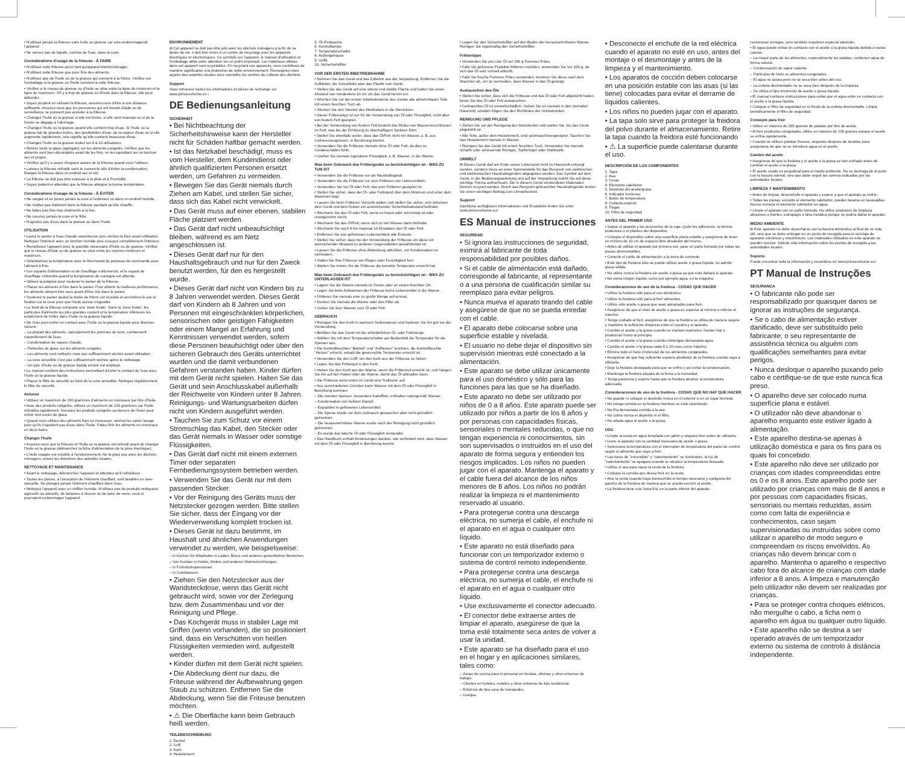• N'utilisez jamais la friteuse sans huile ou graisse car cela endommagerait l'appareil.
• Ne versez pas de liquide, comme de l'eau, dans la cuve.
Considérations d'usage de la friteuse - À FAIRE
• N'utilisez cette friteuse qu'en tant qu'appareil électroménager.
• N'utilisez cette friteuse que pour frire des aliments.
• N'utilisez que de l'huile ou de la graisse qui convient à la friture. Vérifiez sur l'emballage si la graisse ou l'huile convient à cette friteuse.
• Vérifiez si le niveau de graisse ou d'huile se situe entre la ligne du minimum et la ligne du maximum. S'il y a trop de graisse ou d'huile dans la friteuse, elle peut déborder.
• Soyez prudent en utilisant la friteuse, assurez-vous d'être à une distance suffisante. Assurez-vous que les personnes qui ont besoin d'aide ou de surveillance ne puissent pas accéder à la friteuse.
• Changez l'huile ou la graisse si elle est brune, si elle sent mauvais ou si de la fumée se dégage à l'allumage.
• Changez l'huile ou la graisse quand elle contient trop d'eau. Si l'huile ou la graisse fait de grandes bulles, des gouttelettes d'eau, de la vapeur d'eau ou si elle augmente rapidement, cela signifie qu'elle contient beaucoup d'eau.
• Changez l'huile ou la graisse toutes les 8 à 10 utilisations.
• Retirez toute la glace (agrégats) sur les aliments congelés. Vérifiez que les aliments sont bien décongelés avant de les frire, en les égouttant sur un torchon sec et propre.
• Vérifiez qu'il y a assez d'espace autour de la friteuse quand vous l'utilisez.
• Laissez la friteuse refroidir sans le couvercle afin d'éviter la condensation. Rangez la friteuse dans un endroit sec et sûr.
• La friteuse ne doit pas être exposée à la pluie et à l'humidité.
• Soyez patient et attendez que la friteuse atteigne la bonne température.
Considérations d'usage de la friteuse - À ÉVITER
• Ne rangez et ne posez jamais la cuve à l'extérieur ou dans un endroit humide.
• Ne mettez pas d'aliment dans la friteuse pendant qu'elle chauffe.
• Ne faites pas frire trop d'aliments à la fois.
• Ne couvrez jamais la cuve et le filtre.
• N'ajoutez pas d'eau dans la graisse ou dans l'huile.
UTILISATION
• Lavez le panier à l'eau chaude savonneuse puis séchez-la bien avant utilisation. Nettoyez l'intérieur avec un torchon humide puis essuyez complètement l'intérieur.
• Remplissez l'appareil avec la quantité nécessaire d'huile ou de graisse. Vérifiez que le niveau d'huile ou de graisse se situe entre les repères minimum et maximum.
• Sélectionnez la température avec le thermostat du panneau de commande pour l'aliment à frire.
• Les voyants d'alimentation et de chauffage s'allumeront, et le voyant de chauffage s'éteindra quand la température de consigne est atteinte.
• Utilisez la poignée pour soulever le panier de la friteuse.
• Placez les aliments à frire dans le panier. Pour obtenir la meilleure performance, les aliments doivent être secs avant d'être mis dans le panier.
• Soulevez le panier quand la durée de friture est écoulée et accrochez-le par la fixation sur la cuve pour que l'huile puisse s'égoutter.
• Le fond de la friteuse comporte une 'zone froide'. Dans la 'zone froide', les particules d'aliments les plus grandes coulent et la température inférieure les empêchent de brûler dans l'huile ou la graisse liquide.
• De l'eau peut entrer en contact avec l'huile ou la graisse liquide pour diverses raisons :
– La plupart des aliments, spécialement les pommes de terre, contiennent naturellement de l'eau.
– Condensation de vapeur chaude.
– Particules de glace sur les aliments surgelés.
– Les aliments sont nettoyés mais pas suffisamment séchés avant utilisation.
– La cuve amovible n'est pas suffisamment séchée après le nettoyage.
– Un type d'huile ou de graisse liquide erroné est employé.
• Le manuel contient des instructions permettant d'éviter le contact de l'eau avec l'huile ou la graisse liquide.
• Placez le filtre de sécurité au fond de la cuve amovible. Nettoyez régulièrement le filtre de sécurité.
Astuces
• Utilisez un maximum de 200 grammes d'aliments en morceaux par litre d'huile.
• Avec des produits congelés, utilisez un maximum de 100 grammes car l'huile refroidira rapidement. Secouez les produits congelés au-dessus de l'évier pour retirer tout excès de glace.
• Quand vous utilisez des aliments frais en morceaux, séchez-les après lavage pour qu'ils n'ajoutent pas d'eau dans l'huile. Faites frire les aliments en morceaux en deux bains.
Changer l'huile
• Assurez-vous que la friteuse et l'huile ou la graisse ont refroidi avant de changer l'huile ou la graisse (débranchez la fiche d'alimentation de la prise électrique).
• L'huile usagée est nuisible à l'environnement. Ne la jetez pas avec les déchets ménagers, suivez les directives des autorités locales.
NETTOYAGE ET MAINTENANCE
• Avant le nettoyage, débranchez l'appareil et attendez qu'il refroidisse.
• Toutes les pièces, à l'exception de l'élément chauffant, sont lavables en lave-vaisselle. Ne plongez jamais l'élément chauffant dans l'eau.
• Nettoyez l'appareil avec un chiffon humide. N'utilisez pas de produits nettoyants agressifs ou abrasifs, de tampons à récurer ou de laine de verre, ceux-ci pourraient endommager l'appareil.
ENVIRONNEMENT
⊠ Cet appareil ne doit pas être jeté avec les déchets ménagers à la fin de sa durée de vie, il doit être remis à un centre de recyclage pour les appareils électriques et électroniques. Ce symbole sur l'appareil, le manuel d'utilisation et l'emballage attire votre attention sur un point important. Les matériaux utilisés dans cet appareil sont recyclables. En recyclant vos appareils, vous contribuez de manière significative à la protection de notre environnement. Renseignez-vous auprès des autorités locales pour connaître les centres de collecte des déchets.
Support
Vous retrouvez toutes les informations et pièces de rechange sur www.princesshome.eu !
DE Bedienungsanleitung
SICHERHEIT
• Bei Nichtbeachtung der Sicherheitshinweise kann der Hersteller nicht für Schäden haftbar gemacht werden.
• Ist das Netzkabel beschädigt, muss es vom Hersteller, dem Kundendienst oder ähnlich qualifizierten Personen ersetzt werden, um Gefahren zu vermeiden.
• Bewegen Sie das Gerät niemals durch Ziehen am Kabel, und stellen Sie sicher, dass sich das Kabel nicht verwickelt.
• Das Gerät muss auf einer ebenen, stabilen Fläche platziert werden.
• Das Gerät darf nicht unbeaufsichtigt bleiben, während es am Netz angeschlossen ist.
• Dieses Gerät darf nur für den Haushaltsgebrauch und nur für den Zweck benutzt werden, für den es hergestellt wurde.
• Dieses Gerät darf nicht von Kindern bis zu 8 Jahren verwendet werden. Dieses Gerät darf von Kindern ab 8 Jahren und von Personen mit eingeschränkten körperlichen, sensorischen oder geistigen Fähigkeiten oder einem Mangel an Erfahrung und Kenntnissen verwendet werden, sofern diese Personen beaufsichtigt oder über den sicheren Gebrauch des Geräts unterrichtet wurden und die damit verbundenen Gefahren verstanden haben. Kinder dürfen mit dem Gerät nicht spielen. Halten Sie das Gerät und sein Anschlusskabel außerhalb der Reichweite von Kindern unter 8 Jahren. Reinigungs- und Wartungsarbeiten dürfen nicht von Kindern ausgeführt werden.
• Tauchen Sie zum Schutz vor einem Stromschlag das Kabel, den Stecker oder das Gerät niemals in Wasser oder sonstige Flüssigkeiten.
• Das Gerät darf nicht mit einem externen Timer oder separaten Fernbedienungssystem betrieben werden.
• Verwenden Sie das Gerät nur mit dem passenden Stecker.
• Vor der Reinigung des Geräts muss der Netzstecker gezogen werden. Bitte stellen Sie sicher, dass der Eingang vor der Wiederverwendung komplett trocken ist.
• Dieses Gerät ist dazu bestimmt, im Haushalt und ähnlichen Anwendungen verwendet zu werden, wie beispielsweise:
– In Küchen für Mitarbeiter in Läden, Büros und anderen gewerblichen Bereichen.
– Von Kunden in Hotels, Motels und anderen Wohneinrichtungen.
– In Frühstückspensionen.
– In Gutshäusern.
• Ziehen Sie den Netzstecker aus der Wandsteckdose, wenn das Gerät nicht gebraucht wird, sowie vor der Zerlegung bzw. dem Zusammenbau und vor der Reinigung und Pflege.
• Das Kochgerät muss in stabiler Lage mit Griffen (wenn vorhanden), die so positioniert sind, dass ein Verschütten von heißen Flüssigkeiten vermieden wird, aufgestellt werden.
• Kinder dürfen mit dem Gerät nicht spielen.
• Die Abdeckung dient nur dazu, die Friteuse während der Aufbewahrung gegen Staub zu schützen. Entfernen Sie die Abdeckung, wenn Sie die Friteuse benutzen möchten.
• ⚠ Die Oberfläche kann beim Gebrauch heiß werden.
TEILEBESCHREIBUNG
1. Deckel
2. Griff
3. Korb
4. Heizelement
5. Öl-/Fettwanne
6. Kontrolllampe
7. Temperaturschalter
8. Außengehäuse
9. Griffe
10. Sicherheitsfilter
VOR DER ERSTEN INBETRIEBNAHME
• Nehmen Sie das Gerät und das Zubehör aus der Verpackung. Entfernen Sie die Aufkleber, die Schutzfolie oder das Plastik vom Gerät.
• Stellen Sie das Gerät auf eine ebene und stabile Fläche und halten Sie einen Abstand von mindestens 10 cm um das Gerät herum ein.
• Wischen Sie vor der ersten Inbetriebnahme des Geräts alle abnehmbaren Teile mit einem feuchten Tuch ab.
• Stecken Sie den Stecker des Netzkabels in die Steckdose.
• Dieser Fritteusetyp ist nur für die Verwendung von Öl oder Flüssigfett, nicht aber von festem Fett geeignet.
• Bei der Verwendung von festem Fett besteht das Risiko von Wasserverschlüssen im Fett, was bei der Erhitzung zu übermäßigem Spritzen führt.
• Stellen Sie ebenfalls sicher, dass das Öl/Fett nicht mit Wasser, z. B. aus Gefriererzeugnissen, in Berührung kommt.
• Verwenden Sie die Fritteuse niemals ohne Öl oder Fett, da dies zu Geräteschäden führt.
• Gießen Sie niemals irgendeine Flüssigkeit, z. B. Wasser, in die Wanne.
Was beim Gebrauch des Frittiergeräts zu berücksichtigen ist - WAS ZU TUN IST
• Verwenden Sie die Fritteuse nur als Haushaltsgerät.
• Verwenden Sie die Fritteuse nur zum Frittieren von Lebensmitteln.
• Verwenden Sie nur Öl oder Fett, das zum Frittieren geeignet ist.
• Stellen Sie sicher, dass der Öl- oder Fettstand über dem Minimum und unter dem Maximum liegt.
• Lassen Sie beim Frittieren Vorsicht walten und stellen Sie sicher, sich zwischen dem Gerät und dem Nutzer ein ausreichender Sicherheitsabstand befindet.
• Wechseln Sie das Öl oder Fett, wenn es braun oder schmutzig ist oder unangenehm riecht.
• Wechseln Sie das Öl/Fett, wenn sich zu viel Wasser darin befindet.
• Wechseln Sie nach 8 bis maximal 10 Einsätzen das Öl oder Fett.
• Entfernen Sie von gefrorenen Lebensmitteln alle Eisreste.
• Stellen Sie sicher, dass bei der Verwendung der Fritteuse um diese ein ausreichender Abstand zu anderen Gegenständen gewährleistet ist.
• Lassen Sie die Fritteuse ohne Abdeckung abkühlen, um Kondensation zu verhindern.
• Halten Sie Ihre Fritteuse von Regen oder Feuchtigkeit fern.
• Warten Sie immer, bis die Fritteuse die korrekte Temperatur erreicht hat.
Was beim Gebrauch des Frittiergeräts zu berücksichtigen ist - WAS ZU UNTERLASSEN IST
• Lagern Sie die Wanne niemals im Freien oder an einem feuchten Ort.
• Legen Sie beim Aufwärmen der Fritteuse keine Lebensmittel in die Wanne.
• Frittieren Sie niemals eine zu große Menge auf einmal.
• Decken Sie niemals die Wanne oder den Filter ab.
• Geben Sie kein Wasser zum Öl oder Fett.
GEBRAUCH
• Reinigen Sie den Korb in warmem Seifenwasser und trocknen Sie ihn gut vor der Verwendung.
• Befüllen Sie das Gerät mit der erforderlichen Öl- oder Fettmenge.
• Wählen Sie mit dem Temperaturschalter am Bedienfeld die Temperatur für die Speisen aus.
• Die Kontrollleuchten "Betrieb" und "Aufheizen" leuchten, die Kontrollleuchte "Heizen" erlischt, sobald die gewünschte Temperatur erreicht ist.
• Verwenden Sie den Griff, um den Korb aus der Fritteuse zu heben.
• Legen Sie das Frittiergut in den Korb.
• Heben Sie den Korb aus der Wanne, wenn die Frittierzeit erreicht ist, und hängen Sie ihn auf den Haken über die Wanne, damit das Öl abtropfen kann.
• Die Fritteuse weist unten im Gerät eine 'Kaltzone' auf.
• Aus verschiedenen Gründen kann Wasser mit dem Öl oder Flüssigfett in Berührung kommen:
– Die meisten Speisen, besonders Kartoffeln, enthalten naturgemäß Wasser.
– Kondensation von heißem Dampf.
– Eispartikel in gefrorenen Lebensmittel.
– Die Speise wurde vor dem Gebrauch gewaschen aber nicht gründlich getrocknet.
– Die herausnehmbare Wanne wurde nach der Reinigung nicht gründlich getrocknet.
– Es wurde das falsche Öl oder Flüssigfett verwendet.
• Das Handbuch enthält Anweisungen darüber, wie verhindert wird, dass Wasser mit dem Öl oder Flüssigfett in Berührung kommt.
• Legen Sie den Sicherheitsfilter auf den Boden der herausnehmbaren Wanne. Reinigen Sie regelmäßig den Sicherheitsfilter.
Frittiertipps
• Verwenden Sie pro Liter Öl nur 200 g Pommes Frites.
• Falls Sie gefrorene Produkte frittieren möchten, verwenden Sie nur 100 g, da sich das Öl sehr schnell abkühlt.
• Falls Sie frische Pommes Frites verwenden, trocknen Sie diese nach dem Waschen ab, um zu vermeiden, dass Wasser in das Öl gelangt.
Austauschen des Öls
• Stellen Sie sicher, dass sich die Fritteuse und das Öl oder Fett abgekühlt haben, bevor Sie das Öl oder Fett austauschen.
• Gebrauchtes Öl ist umweltschädlich. Geben Sie es niemals in den normalen Hausmüll, sondern folgen Sie den Richtlinien der Ortsbehörden.
REINIGUNG UND PFLEGE
• Ziehen Sie vor der Reinigung den Netzstecker und warten Sie, bis das Gerät abgekühlt ist.
• Alle Teile, außer dem Heizelement, sind spülmaschinengeeignet. Tauchen Sie das Heizelement niemals in Wasser.
• Reinigen Sie das Gerät mit einem feuchten Tuch. Verwenden Sie niemals scharfe oder scheuernde Reiniger, Topfreiniger oder Stahlwolle.
UMWELT
⊠ Dieses Gerät darf am Ende seiner Lebenszeit nicht im Hausmüll entsorgt werden, sondern muss an einer Sammelstelle für das Recyceln von elektrischen und elektronischen Haushaltsgeräten abgegeben werden. Das Symbol auf dem Gerät, in der Bedienungsanleitung und auf der Verpackung macht Sie auf diese wichtige Thema aufmerksam. Die in diesem Gerät verwendeten Materialien können recycelt werden. Durch das Recyceln gebrauchter Haushaltsgeräte leisten Sie einen wichtigen Beitrag zum Umweltschutz.
Support
Sämtliche verfügbaren Informationen und Ersatzteile finden Sie unter www.princesshome.eu!
ES Manual de instrucciones
SEGURIDAD
• Si ignora las instrucciones de seguridad, eximirá al fabricante de toda responsabilidad por posibles daños.
• Si el cable de alimentación está dañado, corresponde al fabricante, al representante o a una persona de cualificación similar su reemplazo para evitar peligros.
• Nunca mueva el aparato tirando del cable y asegúrese de que no se pueda enredar con el cable.
• El aparato debe colocarse sobre una superficie estable y nivelada.
• El usuario no debe dejar el dispositivo sin supervisión mientras esté conectado a la alimentación.
• Este aparato se debe utilizar únicamente para el uso doméstico y sólo para las funciones para las que se ha diseñado.
• Este aparato no debe ser utilizado por niños de 0 a 8 años. Este aparato puede ser utilizado por niños a partir de los 8 años y por personas con capacidades físicas, sensoriales o mentales reducidas, o que no tengan experiencia ni conocimientos, sin son supervisados o instruidos en el uso del aparato de forma segura y entienden los riesgos implicados. Los niños no pueden jugar con el aparato. Mantenga el aparato y el cable fuera del alcance de los niños menores de 8 años. Los niños no podrán realizar la limpieza ni el mantenimiento reservado al usuario.
• Para protegerse contra una descarga eléctrica, no sumerja el cable, el enchufe ni el aparato en el agua o cualquier otro líquido.
• Este aparato no está diseñado para funcionar con un temporizador externo o sistema de control remoto independiente.
• Para protegerse contra una descarga eléctrica, no sumerja el cable, el enchufe ni el aparato en el agua o cualquier otro líquido.
• Use exclusivamente el conector adecuado.
• El conector debe extraerse antes de limpiar el aparato, asegúrese de que la toma esté totalmente seca antes de volver a usar la unidad.
• Este aparato se ha diseñado para el uso en el hogar y en aplicaciones similares, tales como:
– Zonas de cocina para el personal en tiendas, oficinas y otros entornos de trabajo.
– Clientes en hoteles, moteles y otros entornos de tipo residencial.
– Entornos de tipo casa de huéspedes.
– Granjas.
• Desconecte el enchufe de la red eléctrica cuando el aparato no esté en uso, antes del montaje o el desmontaje y antes de la limpieza y el mantenimiento.
• Los aparatos de cocción deben colocarse en una posición estable con las asas (si las tiene) colocadas para evitar el derrame de líquidos calientes.
• Los niños no pueden jugar con el aparato.
• La tapa solo sirve para proteger la freidora del polvo durante el almacenamiento. Retire la tapa cuando la freidora esté funcionando
• ⚠ La superficie puede calentarse durante el uso.
DESCRIPCIÓN DE LOS COMPONENTES
1. Tapa
2. Asa
3. Cesta
4. Elemento calefactor
5. Depósito del aceite/grasa
6. Indicador luminoso
7. Botón de temperatura
8. Cubierta exterior
9. Pegas
10. Filtro de seguridad
ANTES DEL PRIMER USO
• Saque el aparato y los accesorios de la caja. Quite los adhesivos, la lámina protectora o el plástico del dispositivo.
• Coloque el dispositivo sobre una superficie plana estable y asegúrese de tener un mínimo de 10 cm de espacio libre alrededor del mismo.
• Antes de utilizar el aparato por primera vez, pase un paño húmedo por todas las piezas desmontables.
• Conecte el cable de alimentación a la toma de corriente.
• Este tipo de freidora sólo se puede utilizar aceite o grasa líquida, no admite grasa sólida.
• No utilice nunca la freidora sin aceite o grasa ya que esto dañará el aparato.
• No vierta ningún líquido, como por ejemplo agua, en la máquina.
Consideraciones de uso de la freidora - COSAS QUE HACER
• Utilice la freidora sólo para el uso doméstico.
• Utilice la freidora sólo para al freír alimentos.
• Utilice sólo aceite o grasa que sean apropiados para freír.
• Asegúrese de que el nivel de aceite o grasa es superior al mínimo e inferior al máximo.
• Tenga cuidado al freír, asegúrese de que la freidora se utiliza de manera segura y mantiene la suficiente distancia entre el usuario y el aparato.
• Cambie el aceite o la grasa cuando se vuelvan marrones, huelan mal o produzcan humo al principio.
• Cambie el aceite o la grasa cuando contengan demasiada agua.
• Cambie el aceite o la grasa cada 8 o 10 usos como máximo.
• Elimine todo el hielo (molécula) de los alimentos congelados.
• Asegúrese de que hay suficiente espacio alrededor de la freidora cuando vaya a utilizarla.
• Deje la freidora destapada para que se enfríe y así evitar la condensación.
• Mantenga la freidora alejada de la lluvia o la humedad.
• Tenga paciencia y espere hasta que la freidora alcance la temperatura adecuada.
Consideraciones de uso de la freidora - COSAS QUE NO HAY QUE HACER
• No guarde ni coloque el depósito nunca en el exterior o en un lugar húmedo.
• No ponga comida en la freidora mientras se está calentando.
• No fría demasiada comida a la vez.
• No cubra nunca el depósito ni el filtro.
• No añada agua al aceite o la grasa.
USO
• Limpie la cesta en agua templada con jabón y séquela bien antes de utilizarla.
• Llene el aparato con la cantidad necesaria de aceite o grasa.
• Seleccione la temperatura con el interruptor de temperatura del panel de control según el alimento que vaya a freír.
• Las luces de "encendido" y "calentamiento" se iluminarán, la luz de "calentamiento" se apagará cuando se alcance la temperatura deseada.
• Utilice el asa para sacar la cesta de la freidora.
• Coloque la comida que desea freír en la cesta.
• Alce la cesta cuando haya transcurrido el tiempo necesario y cuélguela del gancho de la freidora de manera que se pueda escurrir el aceite.
• La freidora tiene una 'zona fría' en la parte inferior del aparato.
numerosas ventajas, pero también requieren especial atención.
• El agua puede entrar en contacto con el aceite o la grasa líquida debido a varias causas:
– La mayor parte de los alimentos, especialmente las patatas, contienen agua de forma natural.
– Condensación de vapor caliente.
– Partículas de hielo en alimentos congelados.
– El agua se aclara pero no se seca bien antes del uso.
– La cubeta desmontable no se seca bien después de la limpieza.
– Se utiliza el tipo incorrecto de aceite o grasa líquida.
• El manual contiene instrucciones para evitar que el agua entre en contacto con el aceite o la grasa líquida.
• Coloque el filtro de seguridad en el fondo de la cubeta desmontable. Limpie periódicamente el filtro de seguridad.
Consejos para freír
• Utilice un máximo de 200 gramos de patatas por litro de aceite.
• Al freír productos congelados, utilice un máximo de 100 gramos porque el aceite se enfría rápidamente.
• Cuando se utilicen patatas frescas, séquelas después de lavarlas para asegurarse de que no se introduce agua en el aceite.
Cambio del aceite
• Asegúrese de que la freidora y el aceite o la grasa se han enfriado antes de cambiar el aceite o la grasa.
• El aceite usado es perjudicial para el medio ambiente. No se deshaga de él junto con la basura normal, sino que debe seguir las normas indicadas por las autoridades locales.
LIMPIEZA Y MANTENIMIENTO
• Antes de limpiar, desenchufe el aparato y espere a que el aparato se enfríe.
• Todas las piezas, excepto el elemento calefactor, pueden lavarse en lavavajillas. Nunca sumerja el elemento calefactor en agua.
• Limpie el aparato con un paño húmedo. No utilice productos de limpieza abrasivos o fuertes, estropajos o lana metálica porque se podría dañar el aparato.
MEDIO AMBIENTE
⊠ Este aparato no debe desecharse con la basura doméstica al final de su vida útil, sino que se debe entregar en un punto de recogida para el reciclaje de aparatos eléctricos y electrónicos. Los materiales utilizados en este aparato se pueden reciclar. Solicite más información sobre los puntos de recogida a las autoridades locales.
Soporte
Puede encontrar toda la información y recambios en www.princesshome.eu!
PT Manual de Instruções
SEGURANÇA
• O fabricante não pode ser responsabilizado por quaisquer danos se ignorar as instruções de segurança.
• Se o cabo de alimentação estiver danificado, deve ser substituído pelo fabricante, o seu representante de assistência técnica ou alguém com qualificações semelhantes para evitar perigos.
• Nunca desloque o aparelho puxando pelo cabo e certifique-se de que este nunca fica preso.
• O aparelho deve ser colocado numa superfície plana e estável.
• O utilizador não deve abandonar o aparelho enquanto este estiver ligado à alimentação.
• Este aparelho destina-se apenas à utilização doméstica e para os fins para os quais foi concebido.
• Este aparelho não deve ser utilizado por crianças com idades compreendidas entre os 0 e os 8 anos. Este aparelho pode ser utilizado por crianças com mais de 8 anos e por pessoas com capacidades físicas, sensoriais ou mentais reduzidas, assim como com falta de experiência e conhecimentos, caso sejam supervisionadas ou instruídas sobre como utilizar o aparelho de modo seguro e compreendam os riscos envolvidos. As crianças não devem brincar com o aparelho. Mantenha o aparelho e respectivo cabo fora do alcance de crianças com idade inferior a 8 anos. A limpeza e manutenção pelo utilizador não devem ser realizadas por crianças.
• Para se proteger contra choques elétricos, não mergulhe o cabo, a ficha nem o aparelho em água ou qualquer outro líquido.
• Este aparelho não se destina a ser operado através de um temporizador externo ou sistema de controlo à distância independente.